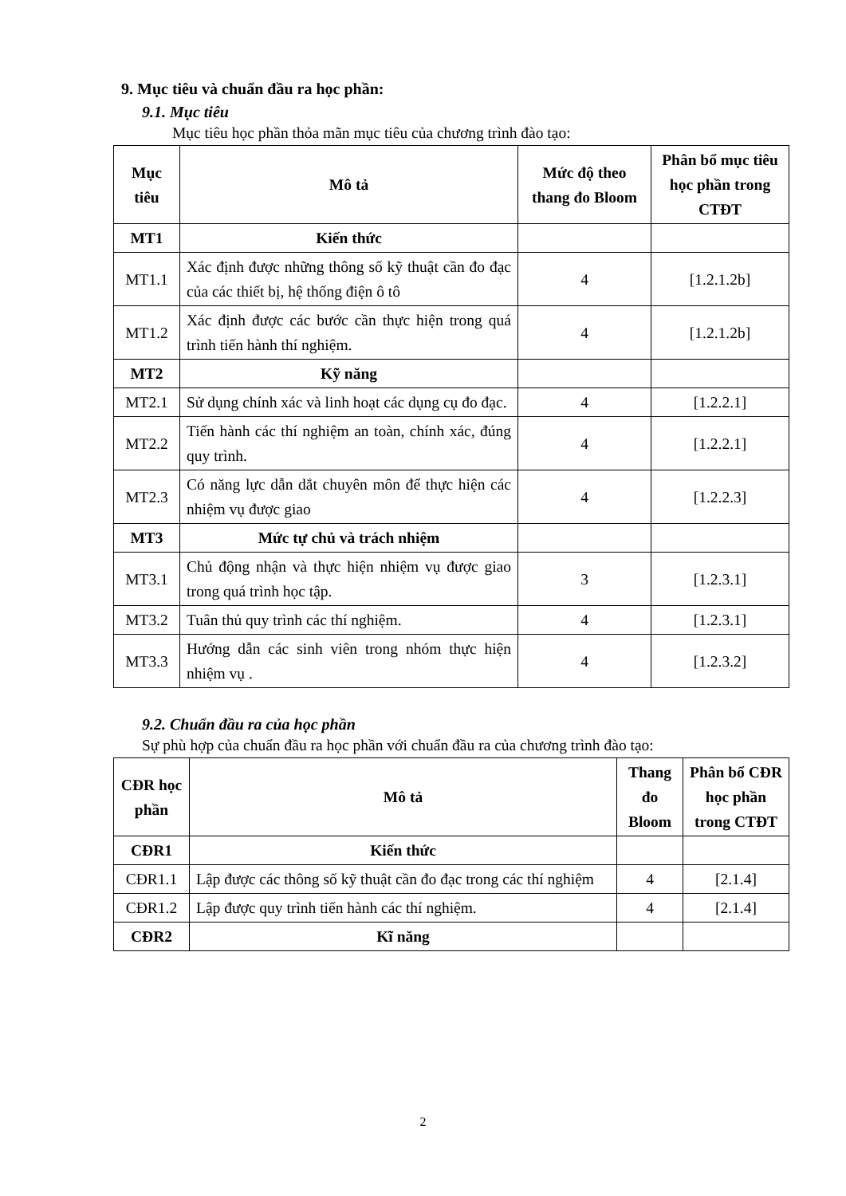9. Mục tiêu và chuẩn đầu ra học phần:
9.1. Mục tiêu
Mục tiêu học phần thỏa mãn mục tiêu của chương trình đào tạo:
| Mục tiêu | Mô tả | Mức độ theo thang đo Bloom | Phân bổ mục tiêu học phần trong CTĐT |
| --- | --- | --- | --- |
| MT1 | Kiến thức | | |
| MT1.1 | Xác định được những thông số kỹ thuật cần đo đạc của các thiết bị, hệ thống điện ô tô | 4 | [1.2.1.2b] |
| MT1.2 | Xác định được các bước cần thực hiện trong quá trình tiến hành thí nghiệm. | 4 | [1.2.1.2b] |
| MT2 | Kỹ năng | | |
| MT2.1 | Sử dụng chính xác và linh hoạt các dụng cụ đo đạc. | 4 | [1.2.2.1] |
| MT2.2 | Tiến hành các thí nghiệm an toàn, chính xác, đúng quy trình. | 4 | [1.2.2.1] |
| MT2.3 | Có năng lực dẫn dắt chuyên môn để thực hiện các nhiệm vụ được giao | 4 | [1.2.2.3] |
| MT3 | Mức tự chủ và trách nhiệm | | |
| MT3.1 | Chủ động nhận và thực hiện nhiệm vụ được giao trong quá trình học tập. | 3 | [1.2.3.1] |
| MT3.2 | Tuân thủ quy trình các thí nghiệm. | 4 | [1.2.3.1] |
| MT3.3 | Hướng dẫn các sinh viên trong nhóm thực hiện nhiệm vụ . | 4 | [1.2.3.2] |
9.2. Chuẩn đầu ra của học phần
Sự phù hợp của chuẩn đầu ra học phần với chuẩn đầu ra của chương trình đào tạo:
| CĐR học phần | Mô tả | Thang đo Bloom | Phân bổ CĐR học phần trong CTĐT |
| --- | --- | --- | --- |
| CĐR1 | Kiến thức | | |
| CĐR1.1 | Lập được các thông số kỹ thuật cần đo đạc trong các thí nghiệm | 4 | [2.1.4] |
| CĐR1.2 | Lập được quy trình tiến hành các thí nghiệm. | 4 | [2.1.4] |
| CĐR2 | Kĩ năng | | |
2